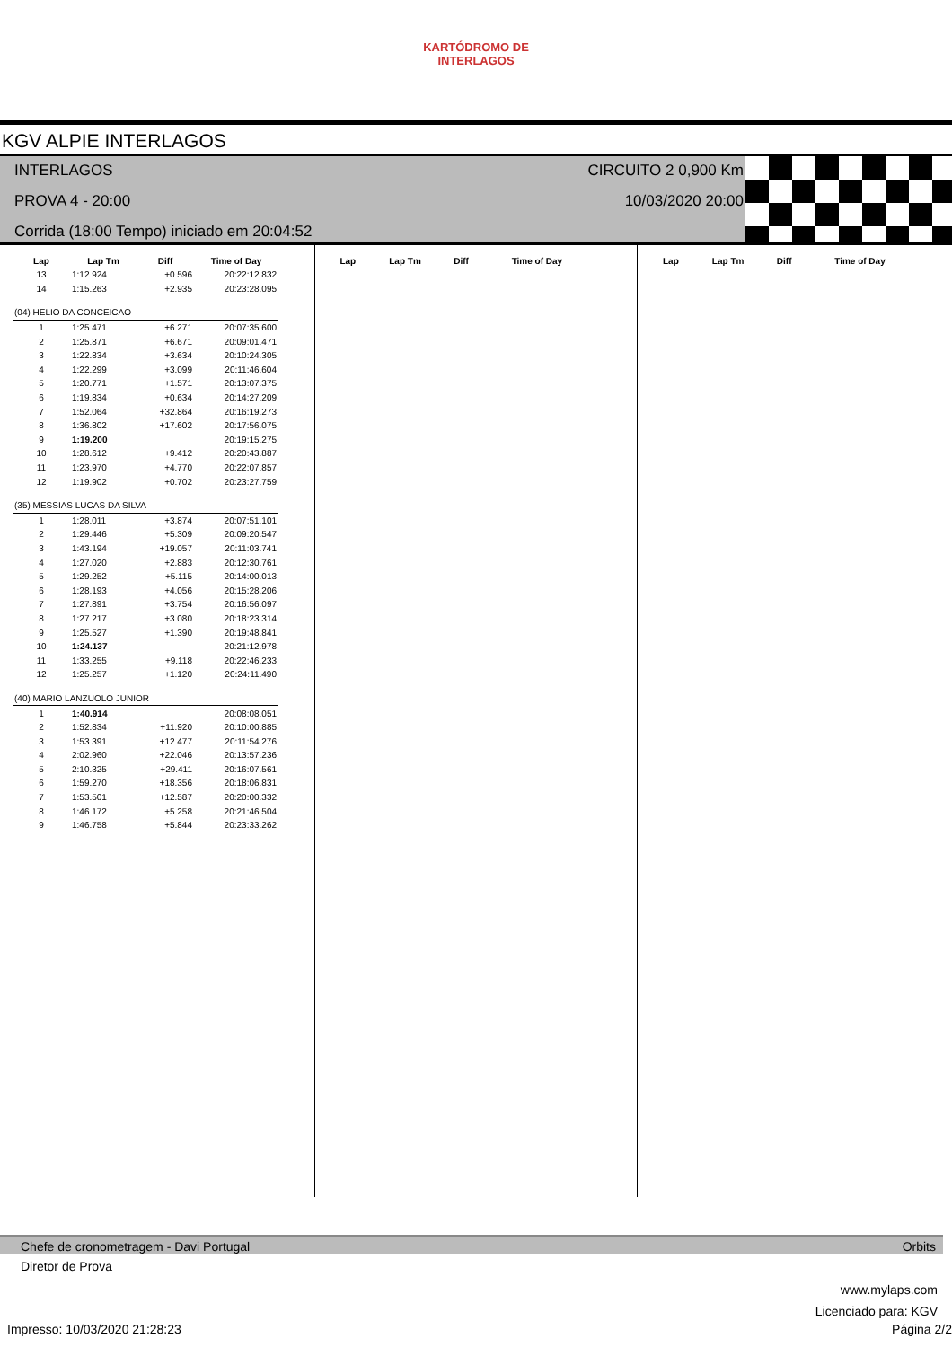KARTÓDROMO DE INTERLAGOS
KGV ALPIE INTERLAGOS
INTERLAGOS
PROVA 4 - 20:00
Corrida (18:00 Tempo) iniciado em 20:04:52
CIRCUITO 2 0,900 Km
10/03/2020 20:00
| Lap | Lap Tm | Diff | Time of Day |
| --- | --- | --- | --- |
| 13 | 1:12.924 | +0.596 | 20:22:12.832 |
| 14 | 1:15.263 | +2.935 | 20:23:28.095 |
| (04) HELIO DA CONCEICAO | | | |
| 1 | 1:25.471 | +6.271 | 20:07:35.600 |
| 2 | 1:25.871 | +6.671 | 20:09:01.471 |
| 3 | 1:22.834 | +3.634 | 20:10:24.305 |
| 4 | 1:22.299 | +3.099 | 20:11:46.604 |
| 5 | 1:20.771 | +1.571 | 20:13:07.375 |
| 6 | 1:19.834 | +0.634 | 20:14:27.209 |
| 7 | 1:52.064 | +32.864 | 20:16:19.273 |
| 8 | 1:36.802 | +17.602 | 20:17:56.075 |
| 9 | 1:19.200 | | 20:19:15.275 |
| 10 | 1:28.612 | +9.412 | 20:20:43.887 |
| 11 | 1:23.970 | +4.770 | 20:22:07.857 |
| 12 | 1:19.902 | +0.702 | 20:23:27.759 |
| (35) MESSIAS LUCAS DA SILVA | | | |
| 1 | 1:28.011 | +3.874 | 20:07:51.101 |
| 2 | 1:29.446 | +5.309 | 20:09:20.547 |
| 3 | 1:43.194 | +19.057 | 20:11:03.741 |
| 4 | 1:27.020 | +2.883 | 20:12:30.761 |
| 5 | 1:29.252 | +5.115 | 20:14:00.013 |
| 6 | 1:28.193 | +4.056 | 20:15:28.206 |
| 7 | 1:27.891 | +3.754 | 20:16:56.097 |
| 8 | 1:27.217 | +3.080 | 20:18:23.314 |
| 9 | 1:25.527 | +1.390 | 20:19:48.841 |
| 10 | 1:24.137 | | 20:21:12.978 |
| 11 | 1:33.255 | +9.118 | 20:22:46.233 |
| 12 | 1:25.257 | +1.120 | 20:24:11.490 |
| (40) MARIO LANZUOLO JUNIOR | | | |
| 1 | 1:40.914 | | 20:08:08.051 |
| 2 | 1:52.834 | +11.920 | 20:10:00.885 |
| 3 | 1:53.391 | +12.477 | 20:11:54.276 |
| 4 | 2:02.960 | +22.046 | 20:13:57.236 |
| 5 | 2:10.325 | +29.411 | 20:16:07.561 |
| 6 | 1:59.270 | +18.356 | 20:18:06.831 |
| 7 | 1:53.501 | +12.587 | 20:20:00.332 |
| 8 | 1:46.172 | +5.258 | 20:21:46.504 |
| 9 | 1:46.758 | +5.844 | 20:23:33.262 |
| Lap | Lap Tm | Diff | Time of Day |
| --- | --- | --- | --- |
| Lap | Lap Tm | Diff | Time of Day |
| --- | --- | --- | --- |
Chefe de cronometragem - Davi Portugal Orbits
Diretor de Prova
www.mylaps.com
Licenciado para: KGV
Impresso: 10/03/2020 21:28:23 Página 2/2